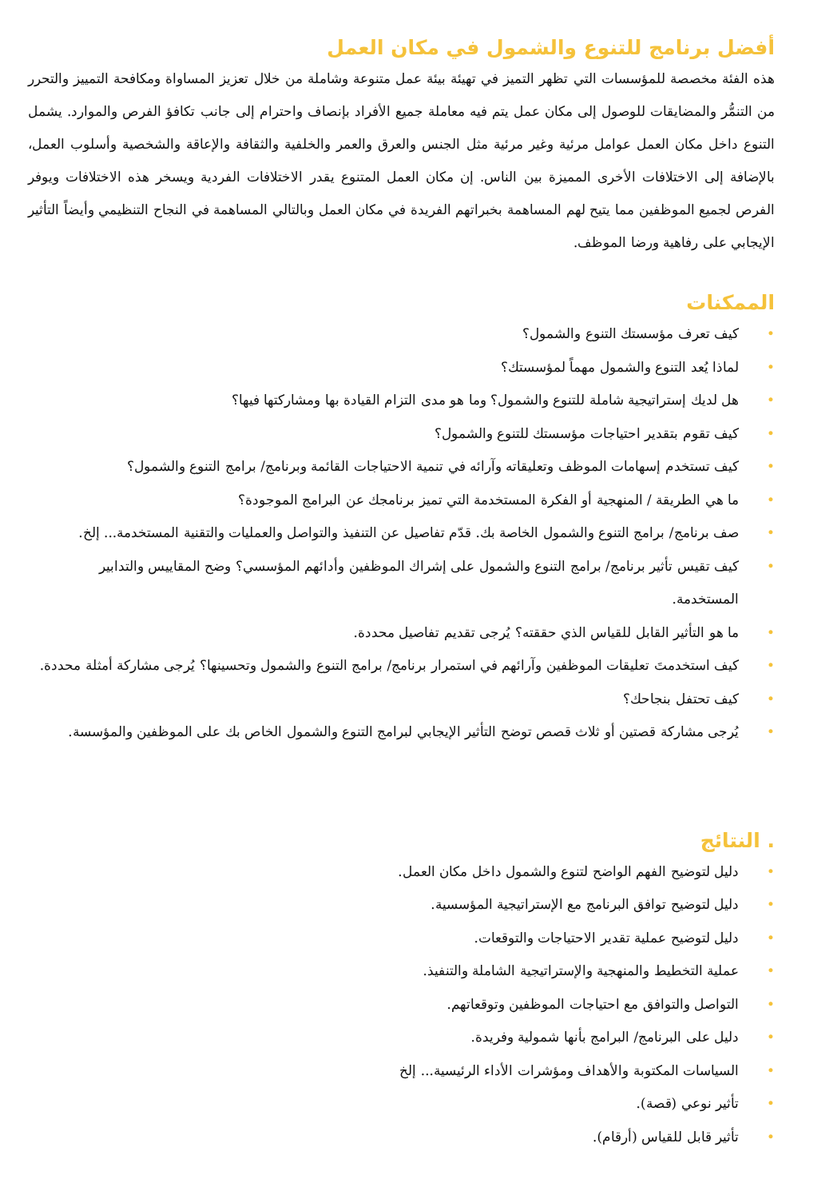أفضل برنامج للتنوع والشمول في مكان العمل
هذه الفئة مخصصة للمؤسسات التي تظهر التميز في تهيئة بيئة عمل متنوعة وشاملة من خلال تعزيز المساواة ومكافحة التمييز والتحرر من التنمُّر والمضايقات للوصول إلى مكان عمل يتم فيه معاملة جميع الأفراد بإنصاف واحترام إلى جانب تكافؤ الفرص والموارد. يشمل التنوع داخل مكان العمل عوامل مرئية وغير مرئية مثل الجنس والعرق والعمر والخلفية والثقافة والإعاقة والشخصية وأسلوب العمل، بالإضافة إلى الاختلافات الأخرى المميزة بين الناس. إن مكان العمل المتنوع يقدر الاختلافات الفردية ويسخر هذه الاختلافات ويوفر الفرص لجميع الموظفين مما يتيح لهم المساهمة بخبراتهم الفريدة في مكان العمل وبالتالي المساهمة في النجاح التنظيمي وأيضاً التأثير الإيجابي على رفاهية ورضا الموظف.
الممكنات
• كيف تعرف مؤسستك التنوع والشمول؟
• لماذا يُعد التنوع والشمول مهماً لمؤسستك؟
• هل لديك إستراتيجية شاملة للتنوع والشمول؟ وما هو مدى التزام القيادة بها ومشاركتها فيها؟
• كيف تقوم بتقدير احتياجات مؤسستك للتنوع والشمول؟
• كيف تستخدم إسهامات الموظف وتعليقاته وآرائه في تنمية الاحتياجات القائمة وبرنامج/ برامج التنوع والشمول؟
• ما هي الطريقة / المنهجية أو الفكرة المستخدمة التي تميز برنامجك عن البرامج الموجودة؟
• صف برنامج/ برامج التنوع والشمول الخاصة بك. قدّم تفاصيل عن التنفيذ والتواصل والعمليات والتقنية المستخدمة... إلخ.
• كيف تقيس تأثير برنامج/ برامج التنوع والشمول على إشراك الموظفين وأدائهم المؤسسي؟ وضح المقاييس والتدابير المستخدمة.
• ما هو التأثير القابل للقياس الذي حققته؟ يُرجى تقديم تفاصيل محددة.
• كيف استخدمتَ تعليقات الموظفين وآرائهم في استمرار برنامج/ برامج التنوع والشمول وتحسينها؟ يُرجى مشاركة أمثلة محددة.
• كيف تحتفل بنجاحك؟
• يُرجى مشاركة قصتين أو ثلاث قصص توضح التأثير الإيجابي لبرامج التنوع والشمول الخاص بك على الموظفين والمؤسسة.
. النتائج
• دليل لتوضيح الفهم الواضح لتنوع والشمول داخل مكان العمل.
• دليل لتوضيح توافق البرنامج مع الإستراتيجية المؤسسية.
• دليل لتوضيح عملية تقدير الاحتياجات والتوقعات.
• عملية التخطيط والمنهجية والإستراتيجية الشاملة والتنفيذ.
• التواصل والتوافق مع احتياجات الموظفين وتوقعاتهم.
• دليل على البرنامج/ البرامج بأنها شمولية وفريدة.
• السياسات المكتوبة والأهداف ومؤشرات الأداء الرئيسية... إلخ
• تأثير نوعي (قصة).
• تأثير قابل للقياس (أرقام).